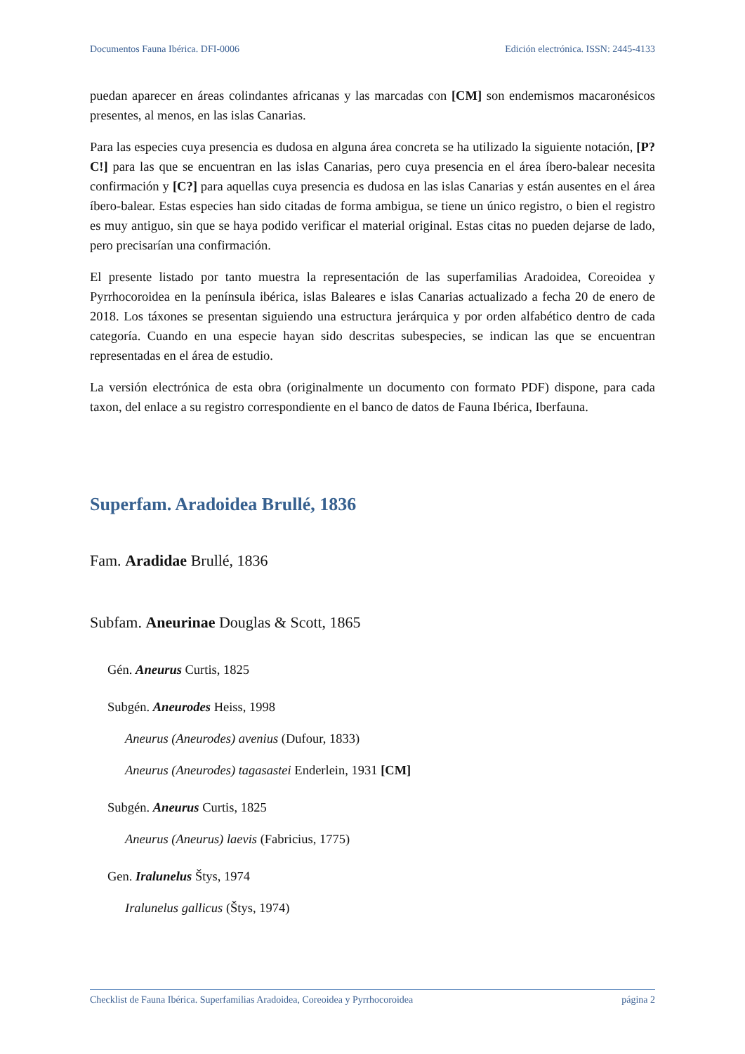Documentos Fauna Ibérica. DFI-0006 Edición electrónica. ISSN: 2445-4133
puedan aparecer en áreas colindantes africanas y las marcadas con [CM] son endemismos macaronésicos presentes, al menos, en las islas Canarias.
Para las especies cuya presencia es dudosa en alguna área concreta se ha utilizado la siguiente notación, [P?C!] para las que se encuentran en las islas Canarias, pero cuya presencia en el área íbero-balear necesita confirmación y [C?] para aquellas cuya presencia es dudosa en las islas Canarias y están ausentes en el área íbero-balear. Estas especies han sido citadas de forma ambigua, se tiene un único registro, o bien el registro es muy antiguo, sin que se haya podido verificar el material original. Estas citas no pueden dejarse de lado, pero precisarían una confirmación.
El presente listado por tanto muestra la representación de las superfamilias Aradoidea, Coreoidea y Pyrrhocoroidea en la península ibérica, islas Baleares e islas Canarias actualizado a fecha 20 de enero de 2018. Los táxones se presentan siguiendo una estructura jerárquica y por orden alfabético dentro de cada categoría. Cuando en una especie hayan sido descritas subespecies, se indican las que se encuentran representadas en el área de estudio.
La versión electrónica de esta obra (originalmente un documento con formato PDF) dispone, para cada taxon, del enlace a su registro correspondiente en el banco de datos de Fauna Ibérica, Iberfauna.
Superfam. Aradoidea Brullé, 1836
Fam. Aradidae Brullé, 1836
Subfam. Aneurinae Douglas & Scott, 1865
Gén. Aneurus Curtis, 1825
Subgén. Aneurodes Heiss, 1998
Aneurus (Aneurodes) avenius (Dufour, 1833)
Aneurus (Aneurodes) tagasastei Enderlein, 1931 [CM]
Subgén. Aneurus Curtis, 1825
Aneurus (Aneurus) laevis (Fabricius, 1775)
Gen. Iralunelus Štys, 1974
Iralunelus gallicus (Štys, 1974)
Checklist de Fauna Ibérica. Superfamilias Aradoidea, Coreoidea y Pyrrhocoroidea página 2